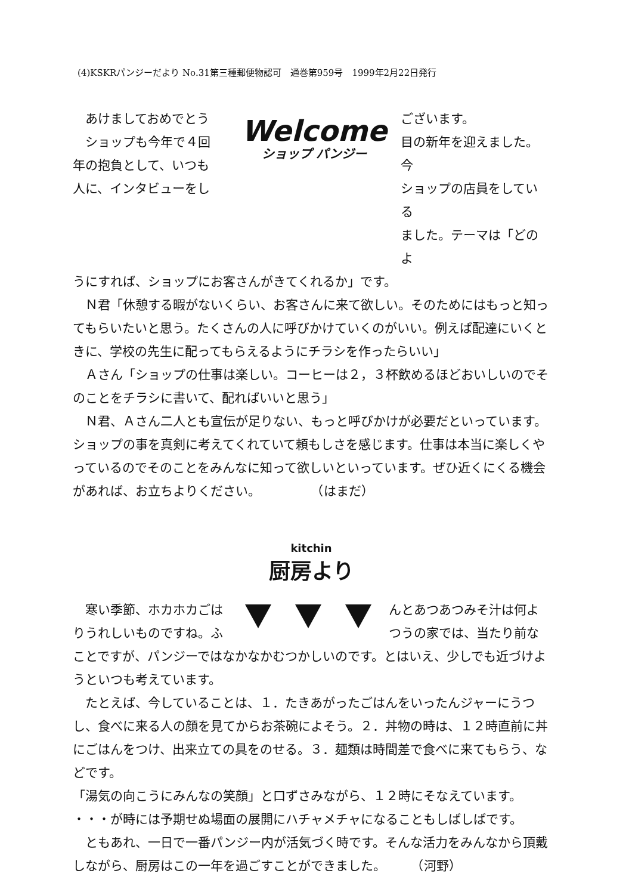(4)KSKRパンジーだより No.31第三種郵便物認可　通巻第959号　1999年2月22日発行
　あけましておめでとう
　ショップも今年で４回
年の抱負として、いつも
人に、インタビューをし
Welcome
ショップ パンジー
ございます。
目の新年を迎えました。今
ショップの店員をしている
ました。テーマは「どのよ
うにすれば、ショップにお客さんがきてくれるか」です。
　Ｎ君「休憩する暇がないくらい、お客さんに来て欲しい。そのためにはもっと知ってもらいたいと思う。たくさんの人に呼びかけていくのがいい。例えば配達にいくときに、学校の先生に配ってもらえるようにチラシを作ったらいい」
　Ａさん「ショップの仕事は楽しい。コーヒーは２，３杯飲めるほどおいしいのでそのことをチラシに書いて、配ればいいと思う」
　Ｎ君、Ａさん二人とも宣伝が足りない、もっと呼びかけが必要だといっています。ショップの事を真剣に考えてくれていて頼もしさを感じます。仕事は本当に楽しくやっているのでそのことをみんなに知って欲しいといっています。ぜひ近くにくる機会があれば、お立ちよりください。　　　　　（はまだ）
kitchin
厨房より
　寒い季節、ホカホカごは
りうれしいものですね。ふ
んとあつあつみそ汁は何よ
つうの家では、当たり前な
ことですが、パンジーではなかなかむつかしいのです。とはいえ、少しでも近づけようといつも考えています。
　たとえば、今していることは、１．たきあがったごはんをいったんジャーにうつし、食べに来る人の顔を見てからお茶碗によそう。２．丼物の時は、１２時直前に丼にごはんをつけ、出来立ての具をのせる。３．麺類は時間差で食べに来てもらう、などです。
「湯気の向こうにみんなの笑顔」と口ずさみながら、１２時にそなえています。
・・・が時には予期せぬ場面の展開にハチャメチャになることもしばしばです。
　ともあれ、一日で一番パンジー内が活気づく時です。そんな活力をみんなから頂戴しながら、厨房はこの一年を過ごすことができました。　　　（河野）